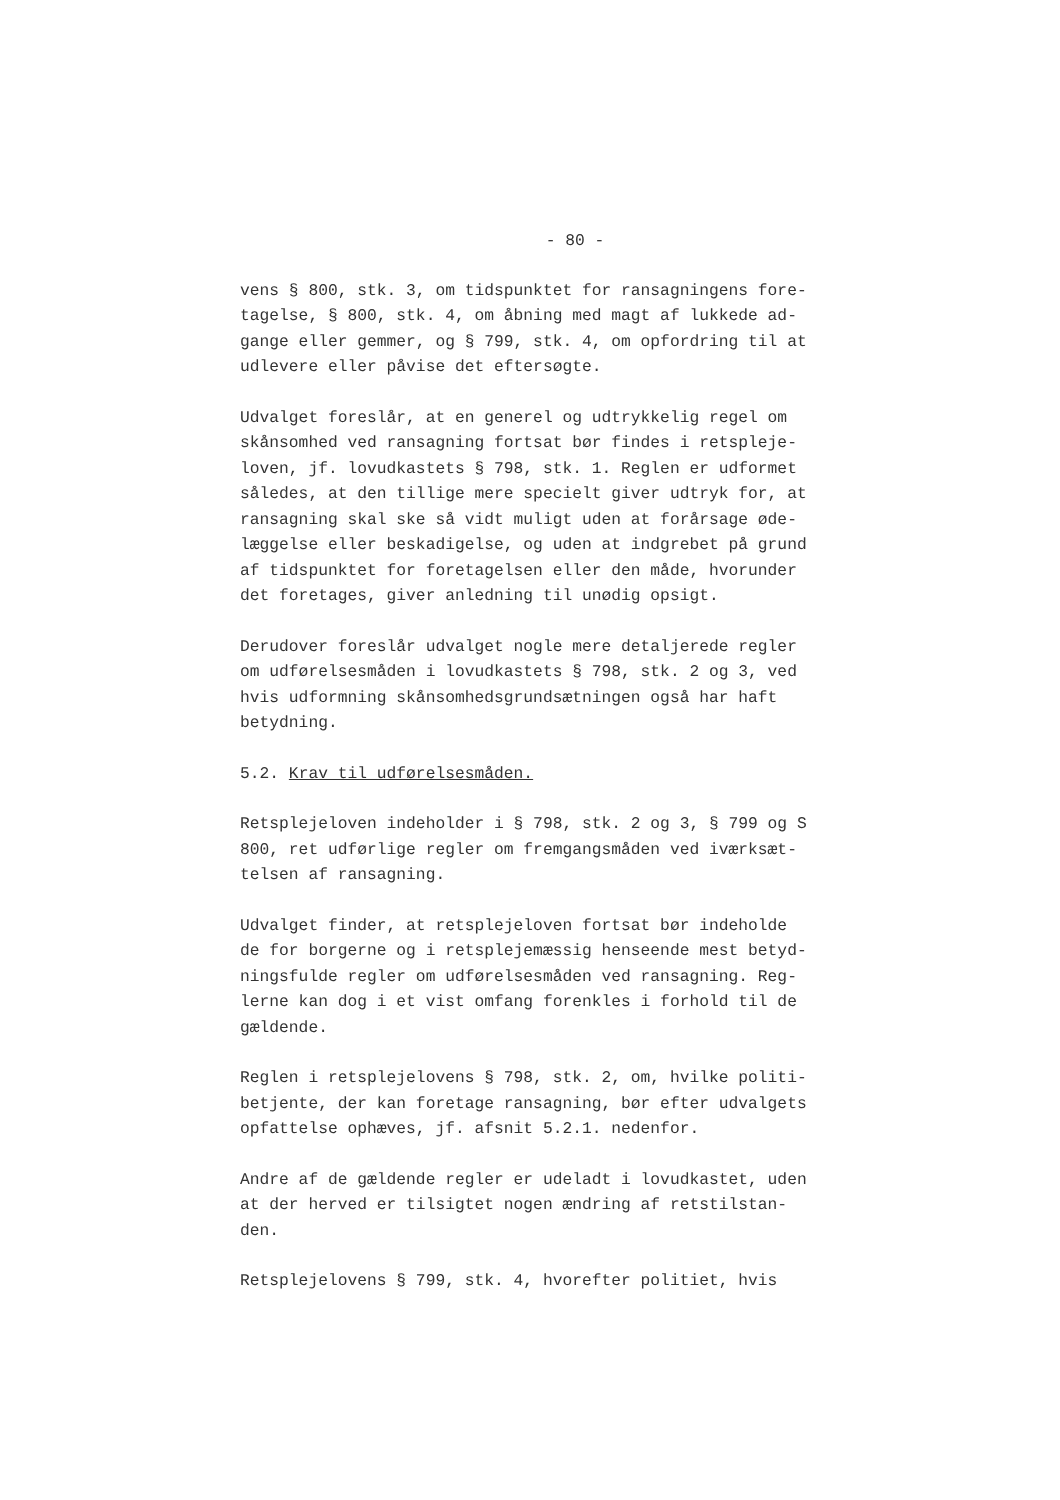- 80 -
vens § 800, stk. 3, om tidspunktet for ransagningens fore-
tagelse, § 800, stk. 4, om åbning med magt af lukkede ad-
gange eller gemmer, og § 799, stk. 4, om opfordring til at
udlevere eller påvise det eftersøgte.
Udvalget foreslår, at en generel og udtrykkelig regel om
skånsomhed ved ransagning fortsat bør findes i retspleje-
loven, jf. lovudkastets § 798, stk. 1. Reglen er udformet
således, at den tillige mere specielt giver udtryk for, at
ransagning skal ske så vidt muligt uden at forårsage øde-
læggelse eller beskadigelse, og uden at indgrebet på grund
af tidspunktet for foretagelsen eller den måde, hvorunder
det foretages, giver anledning til unødig opsigt.
Derudover foreslår udvalget nogle mere detaljerede regler
om udførelsesmåden i lovudkastets § 798, stk. 2 og 3, ved
hvis udformning skånsomhedsgrundsætningen også har haft
betydning.
5.2. Krav til udførelsesmåden.
Retsplejeloven indeholder i § 798, stk. 2 og 3, § 799 og S
800, ret udførlige regler om fremgangsmåden ved iværksæt-
telsen af ransagning.
Udvalget finder, at retsplejeloven fortsat bør indeholde
de for borgerne og i retsplejemæssig henseende mest betyd-
ningsfulde regler om udførelsesmåden ved ransagning. Reg-
lerne kan dog i et vist omfang forenkles i forhold til de
gældende.
Reglen i retsplejelovens § 798, stk. 2, om, hvilke politi-
betjente, der kan foretage ransagning, bør efter udvalgets
opfattelse ophæves, jf. afsnit 5.2.1. nedenfor.
Andre af de gældende regler er udeladt i lovudkastet, uden
at der herved er tilsigtet nogen ændring af retstilstan-
den.
Retsplejelovens § 799, stk. 4, hvorefter politiet, hvis